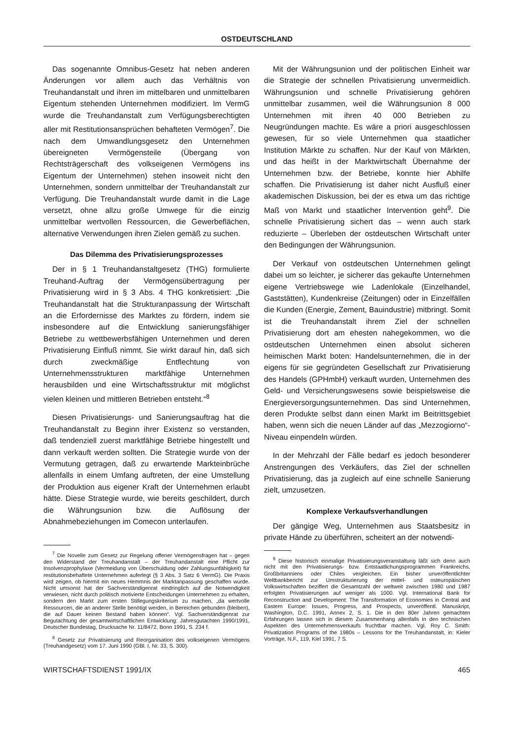OSTDEUTSCHLAND
Das sogenannte Omnibus-Gesetz hat neben anderen Änderungen vor allem auch das Verhältnis von Treuhandanstalt und ihren im mittelbaren und unmittelbaren Eigentum stehenden Unternehmen modifiziert. Im VermG wurde die Treuhandanstalt zum Verfügungsberechtigten aller mit Restitutionsansprüchen behafteten Vermögen<sup>7</sup>. Die nach dem Umwandlungsgesetz den Unternehmen übereigneten Vermögensteile (Übergang von Rechtsträgerschaft des volkseigenen Vermögens ins Eigentum der Unternehmen) stehen insoweit nicht den Unternehmen, sondern unmittelbar der Treuhandanstalt zur Verfügung. Die Treuhandanstalt wurde damit in die Lage versetzt, ohne allzu große Umwege für die einzig unmittelbar wertvollen Ressourcen, die Gewerbeflächen, alternative Verwendungen ihren Zielen gemäß zu suchen.
Das Dilemma des Privatisierungsprozesses
Der in § 1 Treuhandanstaltgesetz (THG) formulierte Treuhand-Auftrag der Vermögensübertragung per Privatisierung wird in § 3 Abs. 4 THG konkretisiert: „Die Treuhandanstalt hat die Strukturanpassung der Wirtschaft an die Erfordernisse des Marktes zu fördern, indem sie insbesondere auf die Entwicklung sanierungsfähiger Betriebe zu wettbewerbsfähigen Unternehmen und deren Privatisierung Einfluß nimmt. Sie wirkt darauf hin, daß sich durch zweckmäßige Entflechtung von Unternehmensstrukturen marktfähige Unternehmen herausbilden und eine Wirtschaftsstruktur mit möglichst vielen kleinen und mittleren Betrieben entsteht.“<sup>8</sup>
Diesen Privatisierungs- und Sanierungsauftrag hat die Treuhandanstalt zu Beginn ihrer Existenz so verstanden, daß tendenziell zuerst marktfähige Betriebe hingestellt und dann verkauft werden sollten. Die Strategie wurde von der Vermutung getragen, daß zu erwartende Markteinbrüche allenfalls in einem Umfang auftreten, der eine Umstellung der Produktion aus eigener Kraft der Unternehmen erlaubt hätte. Diese Strategie wurde, wie bereits geschildert, durch die Währungsunion bzw. die Auflösung der Abnahmebeziehungen im Comecon unterlaufen.
<sup>7</sup> Die Novelle zum Gesetz zur Regelung offener Vermögensfragen hat – gegen den Widerstand der Treuhandanstalt – der Treuhandanstalt eine Pflicht zur Insolvenzprophylaxe (Vermeidung von Überschuldung oder Zahlungsunfähigkeit) für restitutionsbehaftete Unternehmen auferlegt (§ 3 Abs. 3 Satz 6 VermG). Die Praxis wird zeigen, ob hiermit ein neues Hemmnis der Marktanpassung geschaffen wurde. Nicht umsonst hat der Sachverständigenrat eindringlich auf die Notwendigkeit verwiesen, nicht durch politisch motivierte Entscheidungen Unternehmen zu erhalten, sondern den Markt zum ersten Stillegungskriterium zu machen, „da wertvolle Ressourcen, die an anderer Stelle benötigt werden, in Bereichen gebunden (bleiben), die auf Dauer keinen Bestand haben können“. Vgl. Sachverständigenrat zur Begutachtung der gesamtwirtschaftlichen Entwicklung: Jahresgutachten 1990/1991, Deutscher Bundestag, Drucksache Nr. 11/8472, Bonn 1991, S. 234 f.
<sup>8</sup> Gesetz zur Privatisierung und Reorganisation des volkseigenen Vermögens (Treuhandgesetz) vom 17. Juni 1990 (GBl. I, Nr. 33, S. 300).
Mit der Währungsunion und der politischen Einheit war die Strategie der schnellen Privatisierung unvermeidlich. Währungsunion und schnelle Privatisierung gehören unmittelbar zusammen, weil die Währungsunion 8 000 Unternehmen mit ihren 40 000 Betrieben zu Neugründungen machte. Es wäre a priori ausgeschlossen gewesen, für so viele Unternehmen qua staatlicher Institution Märkte zu schaffen. Nur der Kauf von Märkten, und das heißt in der Marktwirtschaft Übernahme der Unternehmen bzw. der Betriebe, konnte hier Abhilfe schaffen. Die Privatisierung ist daher nicht Ausfluß einer akademischen Diskussion, bei der es etwa um das richtige Maß von Markt und staatlicher Intervention geht<sup>9</sup>. Die schnelle Privatisierung sichert das – wenn auch stark reduzierte – Überleben der ostdeutschen Wirtschaft unter den Bedingungen der Währungsunion.
Der Verkauf von ostdeutschen Unternehmen gelingt dabei um so leichter, je sicherer das gekaufte Unternehmen eigene Vertriebswege wie Ladenlokale (Einzelhandel, Gaststätten), Kundenkreise (Zeitungen) oder in Einzelfällen die Kunden (Energie, Zement, Bauindustrie) mitbringt. Somit ist die Treuhandanstalt ihrem Ziel der schnellen Privatisierung dort am ehesten nahegekommen, wo die ostdeutschen Unternehmen einen absolut sicheren heimischen Markt boten: Handelsunternehmen, die in der eigens für sie gegründeten Gesellschaft zur Privatisierung des Handels (GPHmbH) verkauft wurden, Unternehmen des Geld- und Versicherungswesens sowie beispielsweise die Energieversorgungsunternehmen. Das sind Unternehmen, deren Produkte selbst dann einen Markt im Beitrittsgebiet haben, wenn sich die neuen Länder auf das „Mezzogiorno“-Niveau einpendeln würden.
In der Mehrzahl der Fälle bedarf es jedoch besonderer Anstrengungen des Verkäufers, das Ziel der schnellen Privatisierung, das ja zugleich auf eine schnelle Sanierung zielt, umzusetzen.
Komplexe Verkaufsverhandlungen
Der gängige Weg, Unternehmen aus Staatsbesitz in private Hände zu überführen, scheitert an der notwendi-
<sup>9</sup> Diese historisch einmalige Privatisierungsveranstaltung läßt sich denn auch nicht mit den Privatisierungs- bzw. Entstaatlichungsprogrammen Frankreichs, Großbritanniens oder Chiles vergleichen. Ein bisher unveröffentlichter Weltbankbericht zur Umstrukturierung der mittel- und osteuropäischen Volkswirtschaften beziffert die Gesamtzahl der weltweit zwischen 1980 und 1987 erfolgten Privatisierungen auf weniger als 1000. Vgl. International Bank for Reconstruction and Development: The Transformation of Economies in Central and Eastern Europe: Issues, Progress, and Prospects, unveröffentl. Manuskript, Washington, D.C. 1991, Annex 2, S. 1. Die in den 80er Jahren gemachten Erfahrungen lassen sich in diesem Zusammenhang allenfalls in den technischen Aspekten des Unternehmensverkaufs fruchtbar machen. Vgl. Roy C. Smith: Privatization Programs of the 1980s – Lessons for the Treuhandanstalt, in: Kieler Vorträge, N.F., 119, Kiel 1991, 7 S.
WIRTSCHAFTSDIENST 1991/IX 465